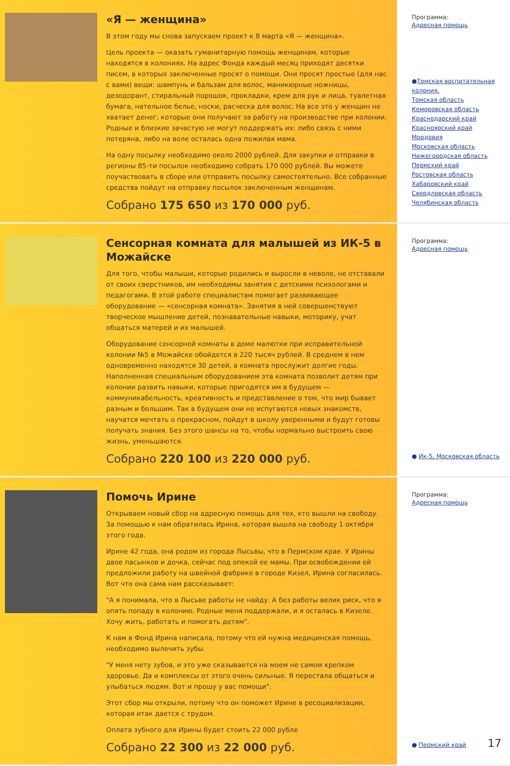«Я — женщина»
В этом году мы снова запускаем проект к 8 марта «Я — женщина».
Цель проекта — оказать гуманитарную помощь женщинам, которые находятся в колониях. На адрес Фонда каждый месяц приходят десятки писем, в которых заключенные просят о помощи. Они просят простые (для нас с вами) вещи: шампунь и бальзам для волос, маникюрные ножницы, дезодорант, стиральный порошок, прокладки, крем для рук и лица, туалетная бумага, нательное белье, носки, расческа для волос. На все это у женщин не хватает денег, которые они получают за работу на производстве при колонии. Родные и близкие зачастую не могут поддержать их: либо связь с ними потеряна, либо на воле осталась одна пожилая мама.
На одну посылку необходимо около 2000 рублей. Для закупки и отправки в регионы 85-ти посылок необходимо собрать 170 000 рублей. Вы можете поучаствовать в сборе или отправить посылку самостоятельно. Все собранные средства пойдут на отправку посылок заключенным женщинам.
Собрано 175 650 из 170 000 руб.
Программа:
Адресная помощь
●Томская воспитательная колония,
Томская область
Кемеровская область
Краснодарский край
Красноярский край
Мордовия
Московская область
Нижегородская область
Пермский край
Ростовская область
Хабаровский край
Свердловская область
Челябинская область
Сенсорная комната для малышей из ИК-5 в Можайске
Для того, чтобы малыши, которые родились и выросли в неволе, не отставали от своих сверстников, им необходимы занятия с детскими психологами и педагогами. В этой работе специалистам помогает развивающее оборудование — «сенсорная комната». Занятия в ней совершенствуют творческое мышление детей, познавательные навыки, моторику, учат общаться матерей и их малышей.
Оборудование сенсорной комнаты в доме малютки при исправительной колонии №5 в Можайске обойдется в 220 тысяч рублей. В среднем в нем одновременно находятся 30 детей, а комната прослужит долгие годы. Наполненная специальным оборудованием эта комната позволит детям при колонии развить навыки, которые пригодятся им в будущем — коммуникабельность, креативность и представление о том, что мир бывает разным и большим. Так в будущем они не испугаются новых знакомств, научатся мечтать о прекрасном, пойдут в школу уверенными и будут готовы получать знания. Без этого шансы на то, чтобы нормально выстроить свою жизнь, уменьшаются.
Собрано 220 100 из 220 000 руб.
Программа:
Адресная помощь
● Ик-5, Московская область
Помочь Ирине
Открываем новый сбор на адресную помощь для тех, кто вышли на свободу. За помощью к нам обратилась Ирина, которая вышла на свободу 1 октября этого года.
Ирине 42 года, она родом из города Лысьвы, что в Пермском крае. У Ирины двое пасынков и дочка, сейчас под опекой ее мамы. При освобождении ей предложили работу на швейной фабрике в городе Кизел, Ирина согласилась. Вот что она сама нам рассказывает:
"А я понимала, что в Лысьве работы не найду. А без работы велик риск, что я опять попаду в колонию. Родные меня поддержали, и я осталась в Кизеле. Хочу жить, работать и помогать детям".
К нам в Фонд Ирина написала, потому что ей нужна медицинская помощь, необходимо вылечить зубы.
"У меня нету зубов, и это уже сказывается на моем не самом крепком здоровье. Да и комплексы от этого очень сильные. Я перестала общаться и улыбаться людям. Вот и прошу у вас помощи".
Этот сбор мы открыли, потому что он поможет Ирине в ресоциализации, которая итак дается с трудом.
Оплата зубного для Ирины будет стоить 22 000 рубле
Собрано 22 300 из 22 000 руб.
Программа:
Адресная помощь
● Пермский край 17